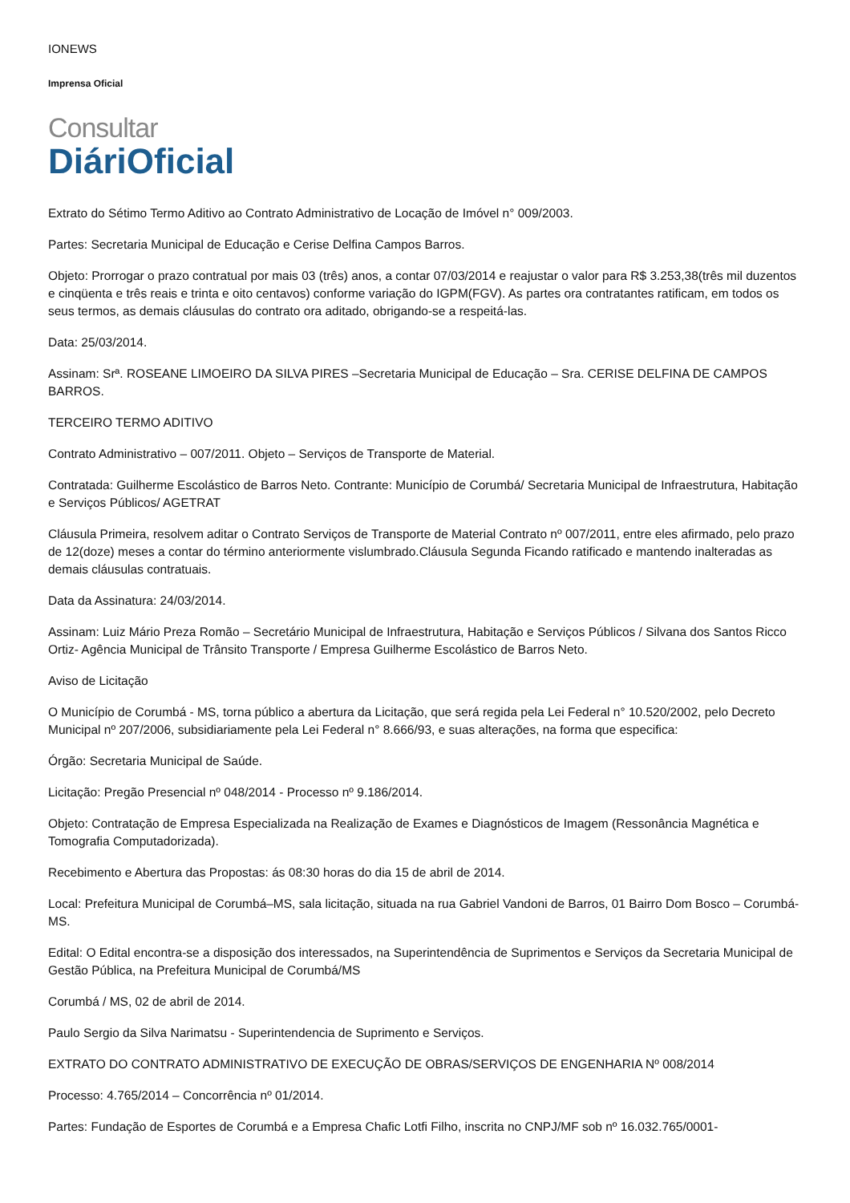IONEWS
Imprensa Oficial
Consultar
DiáriOficial
Extrato do Sétimo Termo Aditivo ao Contrato Administrativo de Locação de Imóvel n° 009/2003.
Partes: Secretaria Municipal de Educação e Cerise Delfina Campos Barros.
Objeto: Prorrogar o prazo contratual por mais 03 (três) anos, a contar 07/03/2014 e reajustar o valor para R$ 3.253,38(três mil duzentos e cinqüenta e três reais e trinta e oito centavos) conforme variação do IGPM(FGV). As partes ora contratantes ratificam, em todos os seus termos, as demais cláusulas do contrato ora aditado, obrigando-se a respeitá-las.
Data: 25/03/2014.
Assinam: Srª. ROSEANE LIMOEIRO DA SILVA PIRES –Secretaria Municipal de Educação – Sra. CERISE DELFINA DE CAMPOS BARROS.
TERCEIRO TERMO ADITIVO
Contrato Administrativo – 007/2011. Objeto – Serviços de Transporte de Material.
Contratada: Guilherme Escolástico de Barros Neto. Contrante: Município de Corumbá/ Secretaria Municipal de Infraestrutura, Habitação e Serviços Públicos/ AGETRAT
Cláusula Primeira, resolvem aditar o Contrato Serviços de Transporte de Material Contrato nº 007/2011, entre eles afirmado, pelo prazo de 12(doze) meses a contar do término anteriormente vislumbrado.Cláusula Segunda Ficando ratificado e mantendo inalteradas as demais cláusulas contratuais.
Data da Assinatura: 24/03/2014.
Assinam: Luiz Mário Preza Romão – Secretário Municipal de Infraestrutura, Habitação e Serviços Públicos / Silvana dos Santos Ricco Ortiz- Agência Municipal de Trânsito Transporte / Empresa Guilherme Escolástico de Barros Neto.
Aviso de Licitação
O Município de Corumbá - MS, torna público a abertura da Licitação, que será regida pela Lei Federal n° 10.520/2002, pelo Decreto Municipal nº 207/2006, subsidiariamente pela Lei Federal n° 8.666/93, e suas alterações, na forma que especifica:
Órgão: Secretaria Municipal de Saúde.
Licitação: Pregão Presencial nº 048/2014 - Processo nº 9.186/2014.
Objeto: Contratação de Empresa Especializada na Realização de Exames e Diagnósticos de Imagem (Ressonância Magnética e Tomografia Computadorizada).
Recebimento e Abertura das Propostas: ás 08:30 horas do dia 15 de abril de 2014.
Local: Prefeitura Municipal de Corumbá–MS, sala licitação, situada na rua Gabriel Vandoni de Barros, 01 Bairro Dom Bosco – Corumbá-MS.
Edital: O Edital encontra-se a disposição dos interessados, na Superintendência de Suprimentos e Serviços da Secretaria Municipal de Gestão Pública, na Prefeitura Municipal de Corumbá/MS
Corumbá / MS, 02 de abril de 2014.
Paulo Sergio da Silva Narimatsu - Superintendencia de Suprimento e Serviços.
EXTRATO DO CONTRATO ADMINISTRATIVO DE EXECUÇÃO DE OBRAS/SERVIÇOS DE ENGENHARIA Nº 008/2014
Processo: 4.765/2014 – Concorrência nº 01/2014.
Partes: Fundação de Esportes de Corumbá e a Empresa Chafic Lotfi Filho, inscrita no CNPJ/MF sob nº 16.032.765/0001-